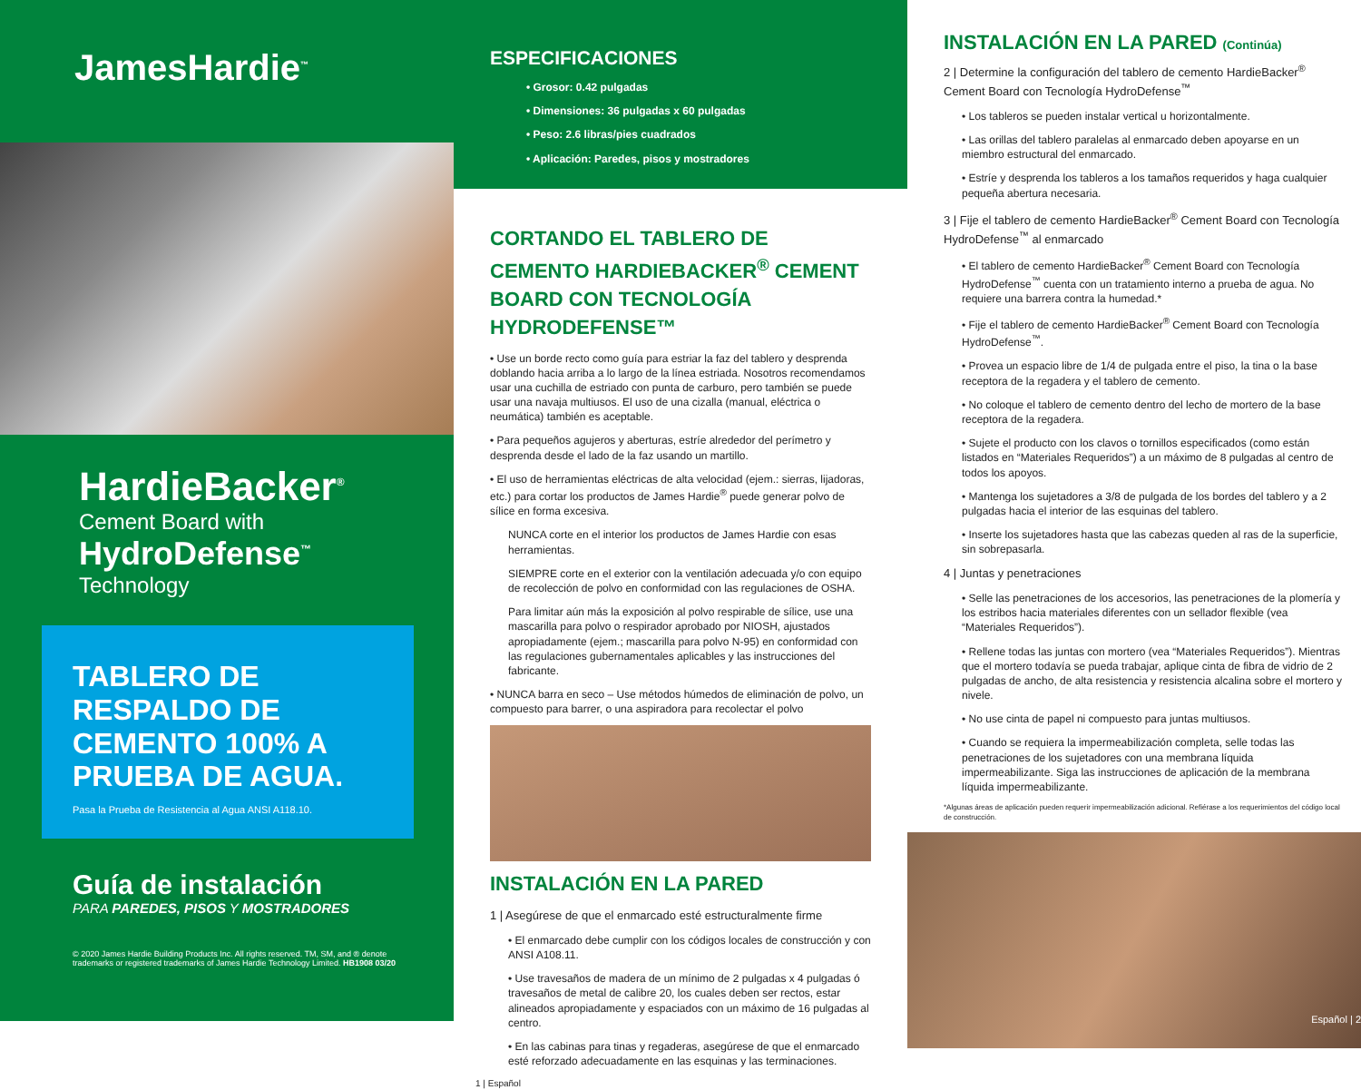JamesHardie<sup>™</sup>
HardieBacker<sup>®</sup>
Cement Board with
HydroDefense<sup>™</sup>
Technology
TABLERO DE RESPALDO DE CEMENTO 100% A PRUEBA DE AGUA.
Pasa la Prueba de Resistencia al Agua ANSI A118.10.
Guía de instalación
PARA PAREDES, PISOS Y MOSTRADORES
© 2020 James Hardie Building Products Inc. All rights reserved. TM, SM, and ® denote trademarks or registered trademarks of James Hardie Technology Limited. HB1908 03/20
ESPECIFICACIONES
• Grosor: 0.42 pulgadas
• Dimensiones: 36 pulgadas x 60 pulgadas
• Peso: 2.6 libras/pies cuadrados
• Aplicación: Paredes, pisos y mostradores
CORTANDO EL TABLERO DE CEMENTO HARDIEBACKER<sup>®</sup> CEMENT BOARD CON TECNOLOGÍA HYDRODEFENSE™
• Use un borde recto como guía para estriar la faz del tablero y desprenda doblando hacia arriba a lo largo de la línea estriada. Nosotros recomendamos usar una cuchilla de estriado con punta de carburo, pero también se puede usar una navaja multiusos. El uso de una cizalla (manual, eléctrica o neumática) también es aceptable.
• Para pequeños agujeros y aberturas, estríe alrededor del perímetro y desprenda desde el lado de la faz usando un martillo.
• El uso de herramientas eléctricas de alta velocidad (ejem.: sierras, lijadoras, etc.) para cortar los productos de James Hardie<sup>®</sup> puede generar polvo de sílice en forma excesiva.
NUNCA corte en el interior los productos de James Hardie con esas herramientas.
SIEMPRE corte en el exterior con la ventilación adecuada y/o con equipo de recolección de polvo en conformidad con las regulaciones de OSHA.
Para limitar aún más la exposición al polvo respirable de sílice, use una mascarilla para polvo o respirador aprobado por NIOSH, ajustados apropiadamente (ejem.; mascarilla para polvo N-95) en conformidad con las regulaciones gubernamentales aplicables y las instrucciones del fabricante.
• NUNCA barra en seco – Use métodos húmedos de eliminación de polvo, un compuesto para barrer, o una aspiradora para recolectar el polvo
INSTALACIÓN EN LA PARED
1 | Asegúrese de que el enmarcado esté estructuralmente firme
• El enmarcado debe cumplir con los códigos locales de construcción y con ANSI A108.11.
• Use travesaños de madera de un mínimo de 2 pulgadas x 4 pulgadas ó travesaños de metal de calibre 20, los cuales deben ser rectos, estar alineados apropiadamente y espaciados con un máximo de 16 pulgadas al centro.
• En las cabinas para tinas y regaderas, asegúrese de que el enmarcado esté reforzado adecuadamente en las esquinas y las terminaciones.
1 | Español
INSTALACIÓN EN LA PARED (Continúa)
2 | Determine la configuración del tablero de cemento HardieBacker<sup>®</sup> Cement Board con Tecnología HydroDefense<sup>™</sup>
• Los tableros se pueden instalar vertical u horizontalmente.
• Las orillas del tablero paralelas al enmarcado deben apoyarse en un miembro estructural del enmarcado.
• Estríe y desprenda los tableros a los tamaños requeridos y haga cualquier pequeña abertura necesaria.
3 | Fije el tablero de cemento HardieBacker<sup>®</sup> Cement Board con Tecnología HydroDefense<sup>™</sup> al enmarcado
• El tablero de cemento HardieBacker<sup>®</sup> Cement Board con Tecnología HydroDefense<sup>™</sup> cuenta con un tratamiento interno a prueba de agua. No requiere una barrera contra la humedad.*
• Fije el tablero de cemento HardieBacker<sup>®</sup> Cement Board con Tecnología HydroDefense<sup>™</sup>.
• Provea un espacio libre de 1/4 de pulgada entre el piso, la tina o la base receptora de la regadera y el tablero de cemento.
• No coloque el tablero de cemento dentro del lecho de mortero de la base receptora de la regadera.
• Sujete el producto con los clavos o tornillos especificados (como están listados en “Materiales Requeridos”) a un máximo de 8 pulgadas al centro de todos los apoyos.
• Mantenga los sujetadores a 3/8 de pulgada de los bordes del tablero y a 2 pulgadas hacia el interior de las esquinas del tablero.
• Inserte los sujetadores hasta que las cabezas queden al ras de la superficie, sin sobrepasarla.
4 | Juntas y penetraciones
• Selle las penetraciones de los accesorios, las penetraciones de la plomería y los estribos hacia materiales diferentes con un sellador flexible (vea “Materiales Requeridos”).
• Rellene todas las juntas con mortero (vea “Materiales Requeridos”). Mientras que el mortero todavía se pueda trabajar, aplique cinta de fibra de vidrio de 2 pulgadas de ancho, de alta resistencia y resistencia alcalina sobre el mortero y nivele.
• No use cinta de papel ni compuesto para juntas multiusos.
• Cuando se requiera la impermeabilización completa, selle todas las penetraciones de los sujetadores con una membrana líquida impermeabilizante. Siga las instrucciones de aplicación de la membrana líquida impermeabilizante.
*Algunas áreas de aplicación pueden requerir impermeabilización adicional. Refiérase a los requerimientos del código local de construcción.
Español | 2